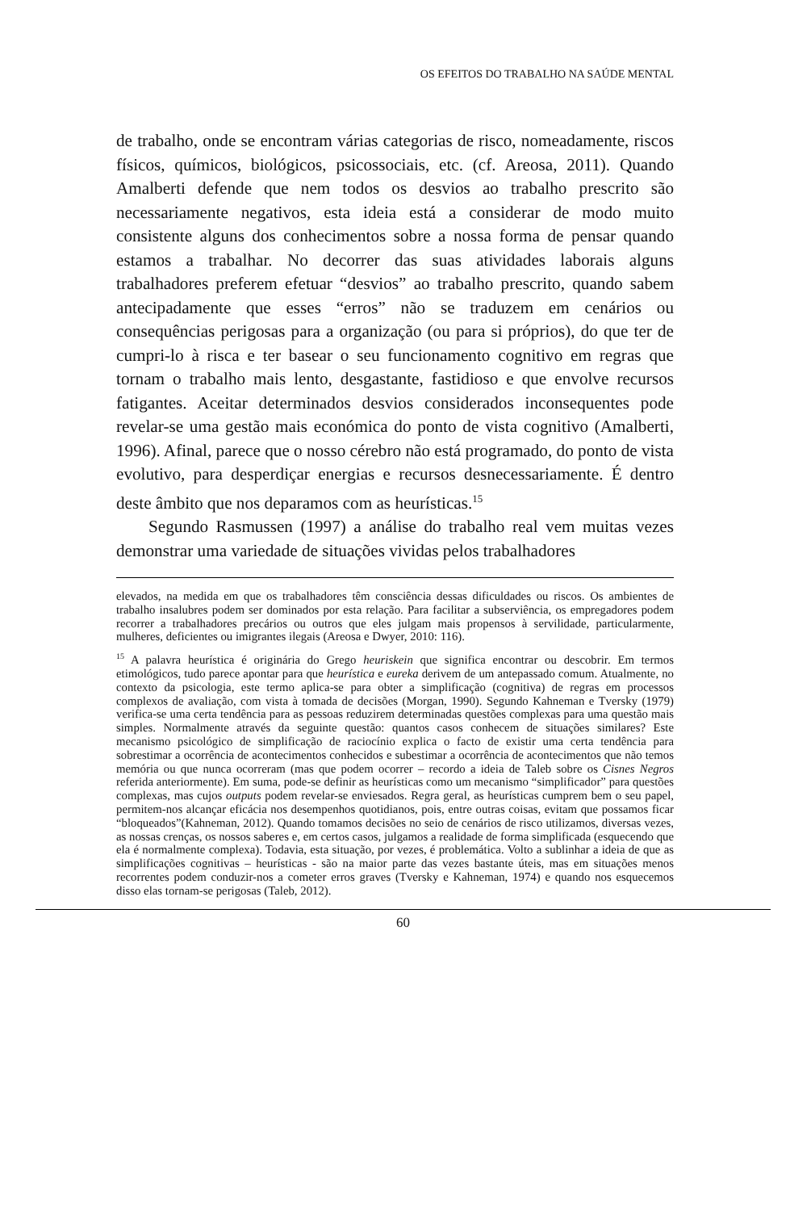OS EFEITOS DO TRABALHO NA SAÚDE MENTAL
de trabalho, onde se encontram várias categorias de risco, nomeadamente, riscos físicos, químicos, biológicos, psicossociais, etc. (cf. Areosa, 2011). Quando Amalberti defende que nem todos os desvios ao trabalho prescrito são necessariamente negativos, esta ideia está a considerar de modo muito consistente alguns dos conhecimentos sobre a nossa forma de pensar quando estamos a trabalhar. No decorrer das suas atividades laborais alguns trabalhadores preferem efetuar “desvios” ao trabalho prescrito, quando sabem antecipadamente que esses “erros” não se traduzem em cenários ou consequências perigosas para a organização (ou para si próprios), do que ter de cumpri-lo à risca e ter basear o seu funcionamento cognitivo em regras que tornam o trabalho mais lento, desgastante, fastidioso e que envolve recursos fatigantes. Aceitar determinados desvios considerados inconsequentes pode revelar-se uma gestão mais económica do ponto de vista cognitivo (Amalberti, 1996). Afinal, parece que o nosso cérebro não está programado, do ponto de vista evolutivo, para desperdiçar energias e recursos desnecessariamente. É dentro deste âmbito que nos deparamos com as heurísticas.<sup>15</sup>
Segundo Rasmussen (1997) a análise do trabalho real vem muitas vezes demonstrar uma variedade de situações vividas pelos trabalhadores
elevados, na medida em que os trabalhadores têm consciência dessas dificuldades ou riscos. Os ambientes de trabalho insalubres podem ser dominados por esta relação. Para facilitar a subserviência, os empregadores podem recorrer a trabalhadores precários ou outros que eles julgam mais propensos à servilidade, particularmente, mulheres, deficientes ou imigrantes ilegais (Areosa e Dwyer, 2010: 116).
<sup>15</sup> A palavra heurística é originária do Grego heuriskein que significa encontrar ou descobrir. Em termos etimológicos, tudo parece apontar para que heurística e eureka derivem de um antepassado comum. Atualmente, no contexto da psicologia, este termo aplica-se para obter a simplificação (cognitiva) de regras em processos complexos de avaliação, com vista à tomada de decisões (Morgan, 1990). Segundo Kahneman e Tversky (1979) verifica-se uma certa tendência para as pessoas reduzirem determinadas questões complexas para uma questão mais simples. Normalmente através da seguinte questão: quantos casos conhecem de situações similares? Este mecanismo psicológico de simplificação de raciocínio explica o facto de existir uma certa tendência para sobrestimar a ocorrência de acontecimentos conhecidos e subestimar a ocorrência de acontecimentos que não temos memória ou que nunca ocorreram (mas que podem ocorrer – recordo a ideia de Taleb sobre os Cisnes Negros referida anteriormente). Em suma, pode-se definir as heurísticas como um mecanismo “simplificador” para questões complexas, mas cujos outputs podem revelar-se enviesados. Regra geral, as heurísticas cumprem bem o seu papel, permitem-nos alcançar eficácia nos desempenhos quotidianos, pois, entre outras coisas, evitam que possamos ficar “bloqueados”(Kahneman, 2012). Quando tomamos decisões no seio de cenários de risco utilizamos, diversas vezes, as nossas crenças, os nossos saberes e, em certos casos, julgamos a realidade de forma simplificada (esquecendo que ela é normalmente complexa). Todavia, esta situação, por vezes, é problemática. Volto a sublinhar a ideia de que as simplificações cognitivas – heurísticas - são na maior parte das vezes bastante úteis, mas em situações menos recorrentes podem conduzir-nos a cometer erros graves (Tversky e Kahneman, 1974) e quando nos esquecemos disso elas tornam-se perigosas (Taleb, 2012).
60